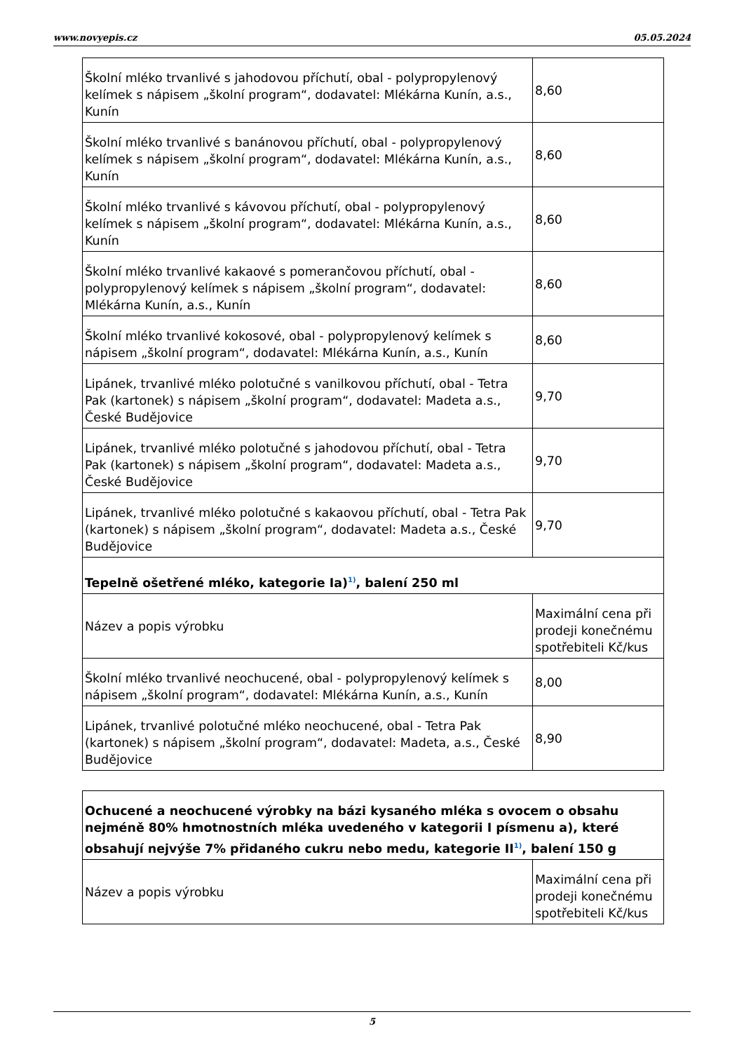www.novyepis.cz 05.05.2024
| Školní mléko trvanlivé s jahodovou příchutí, obal - polypropylenový kelímek s nápisem „školní program“, dodavatel: Mlékárna Kunín, a.s., Kunín | 8,60 |
| Školní mléko trvanlivé s banánovou příchutí, obal - polypropylenový kelímek s nápisem „školní program“, dodavatel: Mlékárna Kunín, a.s., Kunín | 8,60 |
| Školní mléko trvanlivé s kávovou příchutí, obal - polypropylenový kelímek s nápisem „školní program“, dodavatel: Mlékárna Kunín, a.s., Kunín | 8,60 |
| Školní mléko trvanlivé kakaové s pomerančovou příchutí, obal - polypropylenový kelímek s nápisem „školní program“, dodavatel: Mlékárna Kunín, a.s., Kunín | 8,60 |
| Školní mléko trvanlivé kokosové, obal - polypropylenový kelímek s nápisem „školní program“, dodavatel: Mlékárna Kunín, a.s., Kunín | 8,60 |
| Lipánek, trvanlivé mléko polotučné s vanilkovou příchutí, obal - Tetra Pak (kartonek) s nápisem „školní program“, dodavatel: Madeta a.s., České Budějovice | 9,70 |
| Lipánek, trvanlivé mléko polotučné s jahodovou příchutí, obal - Tetra Pak (kartonek) s nápisem „školní program“, dodavatel: Madeta a.s., České Budějovice | 9,70 |
| Lipánek, trvanlivé mléko polotučné s kakaovou příchutí, obal - Tetra Pak (kartonek) s nápisem „školní program“, dodavatel: Madeta a.s., České Budějovice | 9,70 |
| Tepelně ošetřené mléko, kategorie Ia)<sup>1)</sup>, balení 250 ml | |
| Název a popis výrobku | Maximální cena při prodeji konečnému spotřebiteli Kč/kus |
| Školní mléko trvanlivé neochucené, obal - polypropylenový kelímek s nápisem „školní program“, dodavatel: Mlékárna Kunín, a.s., Kunín | 8,00 |
| Lipánek, trvanlivé polotučné mléko neochucené, obal - Tetra Pak (kartonek) s nápisem „školní program“, dodavatel: Madeta, a.s., České Budějovice | 8,90 |
| Ochucené a neochucené výrobky na bázi kysaného mléka s ovocem o obsahu nejméně 80% hmotnostních mléka uvedeného v kategorii I písmenu a), které obsahují nejvýše 7% přidaného cukru nebo medu, kategorie II<sup>1)</sup>, balení 150 g | |
| Název a popis výrobku | Maximální cena při prodeji konečnému spotřebiteli Kč/kus |
5